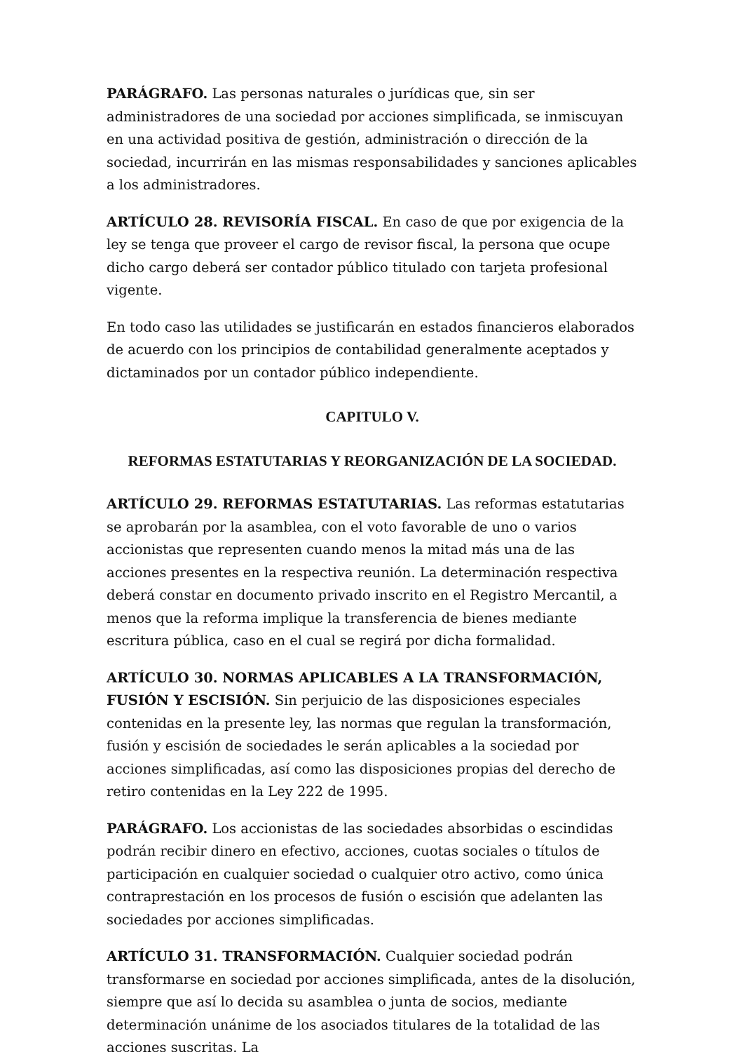PARÁGRAFO. Las personas naturales o jurídicas que, sin ser administradores de una sociedad por acciones simplificada, se inmiscuyan en una actividad positiva de gestión, administración o dirección de la sociedad, incurrirán en las mismas responsabilidades y sanciones aplicables a los administradores.
ARTÍCULO 28. REVISORÍA FISCAL. En caso de que por exigencia de la ley se tenga que proveer el cargo de revisor fiscal, la persona que ocupe dicho cargo deberá ser contador público titulado con tarjeta profesional vigente.
En todo caso las utilidades se justificarán en estados financieros elaborados de acuerdo con los principios de contabilidad generalmente aceptados y dictaminados por un contador público independiente.
CAPITULO V.
REFORMAS ESTATUTARIAS Y REORGANIZACIÓN DE LA SOCIEDAD.
ARTÍCULO 29. REFORMAS ESTATUTARIAS. Las reformas estatutarias se aprobarán por la asamblea, con el voto favorable de uno o varios accionistas que representen cuando menos la mitad más una de las acciones presentes en la respectiva reunión. La determinación respectiva deberá constar en documento privado inscrito en el Registro Mercantil, a menos que la reforma implique la transferencia de bienes mediante escritura pública, caso en el cual se regirá por dicha formalidad.
ARTÍCULO 30. NORMAS APLICABLES A LA TRANSFORMACIÓN, FUSIÓN Y ESCISIÓN. Sin perjuicio de las disposiciones especiales contenidas en la presente ley, las normas que regulan la transformación, fusión y escisión de sociedades le serán aplicables a la sociedad por acciones simplificadas, así como las disposiciones propias del derecho de retiro contenidas en la Ley 222 de 1995.
PARÁGRAFO. Los accionistas de las sociedades absorbidas o escindidas podrán recibir dinero en efectivo, acciones, cuotas sociales o títulos de participación en cualquier sociedad o cualquier otro activo, como única contraprestación en los procesos de fusión o escisión que adelanten las sociedades por acciones simplificadas.
ARTÍCULO 31. TRANSFORMACIÓN. Cualquier sociedad podrán transformarse en sociedad por acciones simplificada, antes de la disolución, siempre que así lo decida su asamblea o junta de socios, mediante determinación unánime de los asociados titulares de la totalidad de las acciones suscritas. La